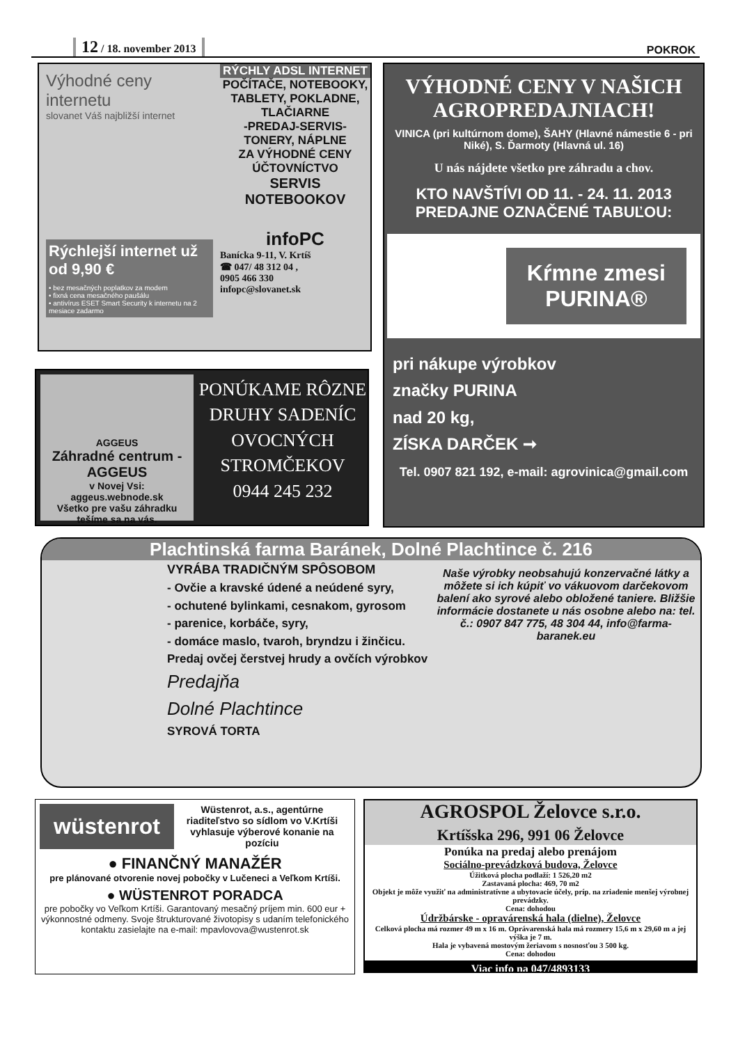12 / 18. november 2013
POKROK
Výhodné ceny internetu
slovanet Váš najbližší internet
Rýchlejší internet už od 9,90 €
• bez mesačných poplatkov za modem
• fixná cena mesačného paušálu
• antivírus ESET Smart Security k internetu na 2 mesiace zadarmo
RÝCHLY ADSL INTERNET
POČÍTAČE, NOTEBOOKY, TABLETY, POKLADNE, TLAČIARNE
-PREDAJ-SERVIS-
TONERY, NÁPLNE
ZA VÝHODNÉ CENY
ÚČTOVNÍCTVO
SERVIS NOTEBOOKOV
infoPC
Banícka 9-11, V. Krtíš
☎ 047/ 48 312 04 ,
0905 466 330
infopc@slovanet.sk
VÝHODNÉ CENY V NAŠICH AGROPREDAJNIACH!
VINICA (pri kultúrnom dome), ŠAHY (Hlavné námestie 6 - pri Niké), S. Ďarmoty (Hlavná ul. 16)
U nás nájdete všetko pre záhradu a chov.
KTO NAVŠTÍVI OD 11. - 24. 11. 2013 PREDAJNE OZNAČENÉ TABUĽOU:
Kŕmne zmesi
PURINA®
pri nákupe výrobkov
značky PURINA
nad 20 kg,
ZÍSKA DARČEK ➞
Tel. 0907 821 192, e-mail: agrovinica@gmail.com
AGGEUS
Záhradné centrum - AGGEUS
v Novej Vsi:
aggeus.webnode.sk
Všetko pre vašu záhradku
tešíme sa na vás.
PONÚKAME RÔZNE DRUHY SADENÍC OVOCNÝCH STROMČEKOV
0944 245 232
Plachtinská farma Baránek, Dolné Plachtince č. 216
VYRÁBA TRADIČNÝM SPÔSOBOM
- Ovčie a kravské údené a neúdené syry,
- ochutené bylinkami, cesnakom, gyrosom
- parenice, korbáče, syry,
- domáce maslo, tvaroh, bryndzu i žinčicu.
Predaj ovčej čerstvej hrudy a ovčích výrobkov
Predajňa
Dolné Plachtince
SYROVÁ TORTA
Naše výrobky neobsahujú konzervačné látky a môžete si ich kúpiť vo vákuovom darčekovom balení ako syrové alebo obložené taniere. Bližšie informácie dostanete u nás osobne alebo na: tel. č.: 0907 847 775, 48 304 44, info@farma-baranek.eu
wüstenrot
Wüstenrot, a.s., agentúrne riaditeľstvo so sídlom vo V.Krtíši vyhlasuje výberové konanie na pozíciu
● FINANČNÝ MANAŽÉR
pre plánované otvorenie novej pobočky v Lučeneci a Veľkom Krtíši.
● WÜSTENROT PORADCA
pre pobočky vo Veľkom Krtíši. Garantovaný mesačný príjem min. 600 eur + výkonnostné odmeny. Svoje štrukturované životopisy s udaním telefonického kontaktu zasielajte na e-mail: mpavlovova@wustenrot.sk
AGROSPOL Želovce s.r.o.
Krtíšska 296, 991 06 Želovce
Ponúka na predaj alebo prenájom
Sociálno-prevádzková budova, Želovce
Úžitková plocha podlaží: 1 526,20 m2
Zastavaná plocha: 469, 70 m2
Objekt je môže využiť na administratívne a ubytovacie účely, príp. na zriadenie menšej výrobnej prevádzky.
Cena: dohodou
Údržbárske - opravárenská hala (dielne), Želovce
Celková plocha má rozmer 49 m x 16 m. Oprávarenská hala má rozmery 15,6 m x 29,60 m a jej výška je 7 m.
Hala je vybavená mostovým žeriavom s nosnosťou 3 500 kg.
Cena: dohodou
Viac info na 047/4893133